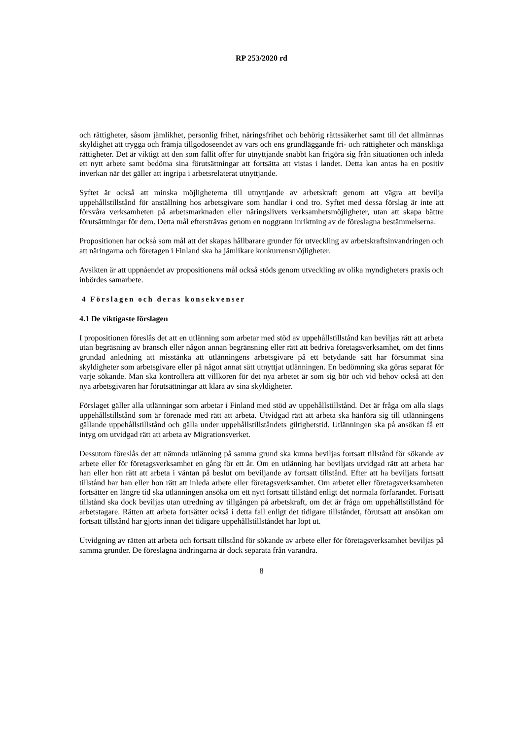RP 253/2020 rd
och rättigheter, såsom jämlikhet, personlig frihet, näringsfrihet och behörig rättssäkerhet samt till det allmännas skyldighet att trygga och främja tillgodoseendet av vars och ens grundläggande fri- och rättigheter och mänskliga rättigheter. Det är viktigt att den som fallit offer för utnyttjande snabbt kan frigöra sig från situationen och inleda ett nytt arbete samt bedöma sina förutsättningar att fortsätta att vistas i landet. Detta kan antas ha en positiv inverkan när det gäller att ingripa i arbetsrelaterat utnyttjande.
Syftet är också att minska möjligheterna till utnyttjande av arbetskraft genom att vägra att bevilja uppehållstillstånd för anställning hos arbetsgivare som handlar i ond tro. Syftet med dessa förslag är inte att försvåra verksamheten på arbetsmarknaden eller näringslivets verksamhetsmöjligheter, utan att skapa bättre förutsättningar för dem. Detta mål eftersträvas genom en noggrann inriktning av de föreslagna bestämmelserna.
Propositionen har också som mål att det skapas hållbarare grunder för utveckling av arbetskraftsinvandringen och att näringarna och företagen i Finland ska ha jämlikare konkurrensmöjligheter.
Avsikten är att uppnåendet av propositionens mål också stöds genom utveckling av olika myndigheters praxis och inbördes samarbete.
4 Förslagen och deras konsekvenser
4.1 De viktigaste förslagen
I propositionen föreslås det att en utlänning som arbetar med stöd av uppehållstillstånd kan beviljas rätt att arbeta utan begräsning av bransch eller någon annan begränsning eller rätt att bedriva företagsverksamhet, om det finns grundad anledning att misstänka att utlänningens arbetsgivare på ett betydande sätt har försummat sina skyldigheter som arbetsgivare eller på något annat sätt utnyttjat utlänningen. En bedömning ska göras separat för varje sökande. Man ska kontrollera att villkoren för det nya arbetet är som sig bör och vid behov också att den nya arbetsgivaren har förutsättningar att klara av sina skyldigheter.
Förslaget gäller alla utlänningar som arbetar i Finland med stöd av uppehållstillstånd. Det är fråga om alla slags uppehållstillstånd som är förenade med rätt att arbeta. Utvidgad rätt att arbeta ska hänföra sig till utlänningens gällande uppehållstillstånd och gälla under uppehållstillståndets giltighetstid. Utlänningen ska på ansökan få ett intyg om utvidgad rätt att arbeta av Migrationsverket.
Dessutom föreslås det att nämnda utlänning på samma grund ska kunna beviljas fortsatt tillstånd för sökande av arbete eller för företagsverksamhet en gång för ett år. Om en utlänning har beviljats utvidgad rätt att arbeta har han eller hon rätt att arbeta i väntan på beslut om beviljande av fortsatt tillstånd. Efter att ha beviljats fortsatt tillstånd har han eller hon rätt att inleda arbete eller företagsverksamhet. Om arbetet eller företagsverksamheten fortsätter en längre tid ska utlänningen ansöka om ett nytt fortsatt tillstånd enligt det normala förfarandet. Fortsatt tillstånd ska dock beviljas utan utredning av tillgången på arbetskraft, om det är fråga om uppehållstillstånd för arbetstagare. Rätten att arbeta fortsätter också i detta fall enligt det tidigare tillståndet, förutsatt att ansökan om fortsatt tillstånd har gjorts innan det tidigare uppehållstillståndet har löpt ut.
Utvidgning av rätten att arbeta och fortsatt tillstånd för sökande av arbete eller för företagsverksamhet beviljas på samma grunder. De föreslagna ändringarna är dock separata från varandra.
8